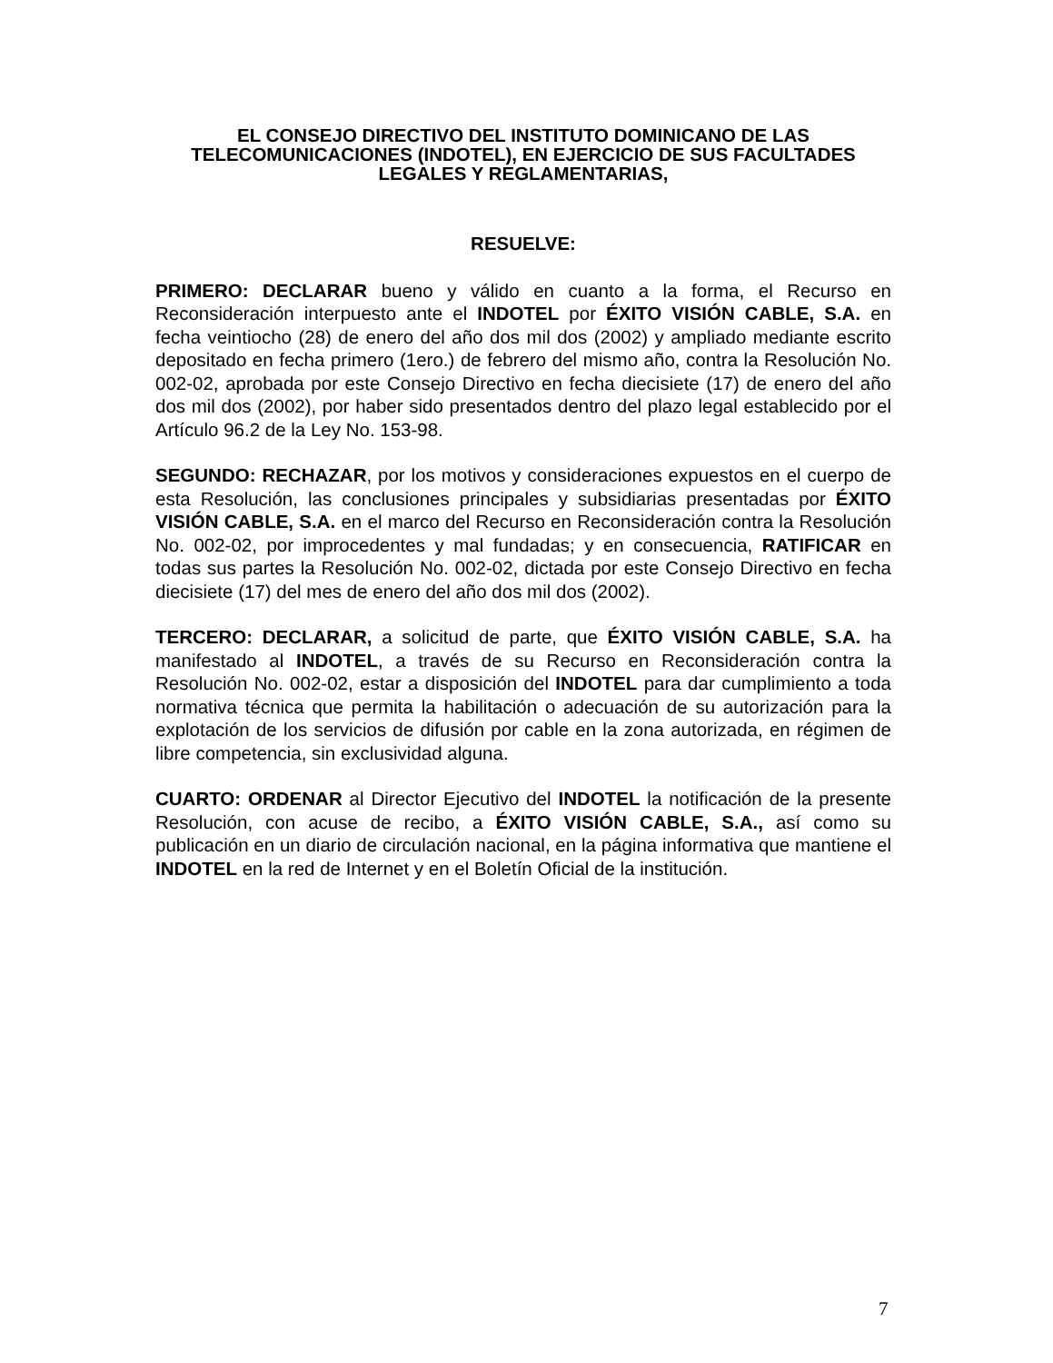EL CONSEJO DIRECTIVO DEL INSTITUTO DOMINICANO DE LAS TELECOMUNICACIONES (INDOTEL), EN EJERCICIO DE SUS FACULTADES LEGALES Y REGLAMENTARIAS,
RESUELVE:
PRIMERO: DECLARAR bueno y válido en cuanto a la forma, el Recurso en Reconsideración interpuesto ante el INDOTEL por ÉXITO VISIÓN CABLE, S.A. en fecha veintiocho (28) de enero del año dos mil dos (2002) y ampliado mediante escrito depositado en fecha primero (1ero.) de febrero del mismo año, contra la Resolución No. 002-02, aprobada por este Consejo Directivo en fecha diecisiete (17) de enero del año dos mil dos (2002), por haber sido presentados dentro del plazo legal establecido por el Artículo 96.2 de la Ley No. 153-98.
SEGUNDO: RECHAZAR, por los motivos y consideraciones expuestos en el cuerpo de esta Resolución, las conclusiones principales y subsidiarias presentadas por ÉXITO VISIÓN CABLE, S.A. en el marco del Recurso en Reconsideración contra la Resolución No. 002-02, por improcedentes y mal fundadas; y en consecuencia, RATIFICAR en todas sus partes la Resolución No. 002-02, dictada por este Consejo Directivo en fecha diecisiete (17) del mes de enero del año dos mil dos (2002).
TERCERO: DECLARAR, a solicitud de parte, que ÉXITO VISIÓN CABLE, S.A. ha manifestado al INDOTEL, a través de su Recurso en Reconsideración contra la Resolución No. 002-02, estar a disposición del INDOTEL para dar cumplimiento a toda normativa técnica que permita la habilitación o adecuación de su autorización para la explotación de los servicios de difusión por cable en la zona autorizada, en régimen de libre competencia, sin exclusividad alguna.
CUARTO: ORDENAR al Director Ejecutivo del INDOTEL la notificación de la presente Resolución, con acuse de recibo, a ÉXITO VISIÓN CABLE, S.A., así como su publicación en un diario de circulación nacional, en la página informativa que mantiene el INDOTEL en la red de Internet y en el Boletín Oficial de la institución.
7